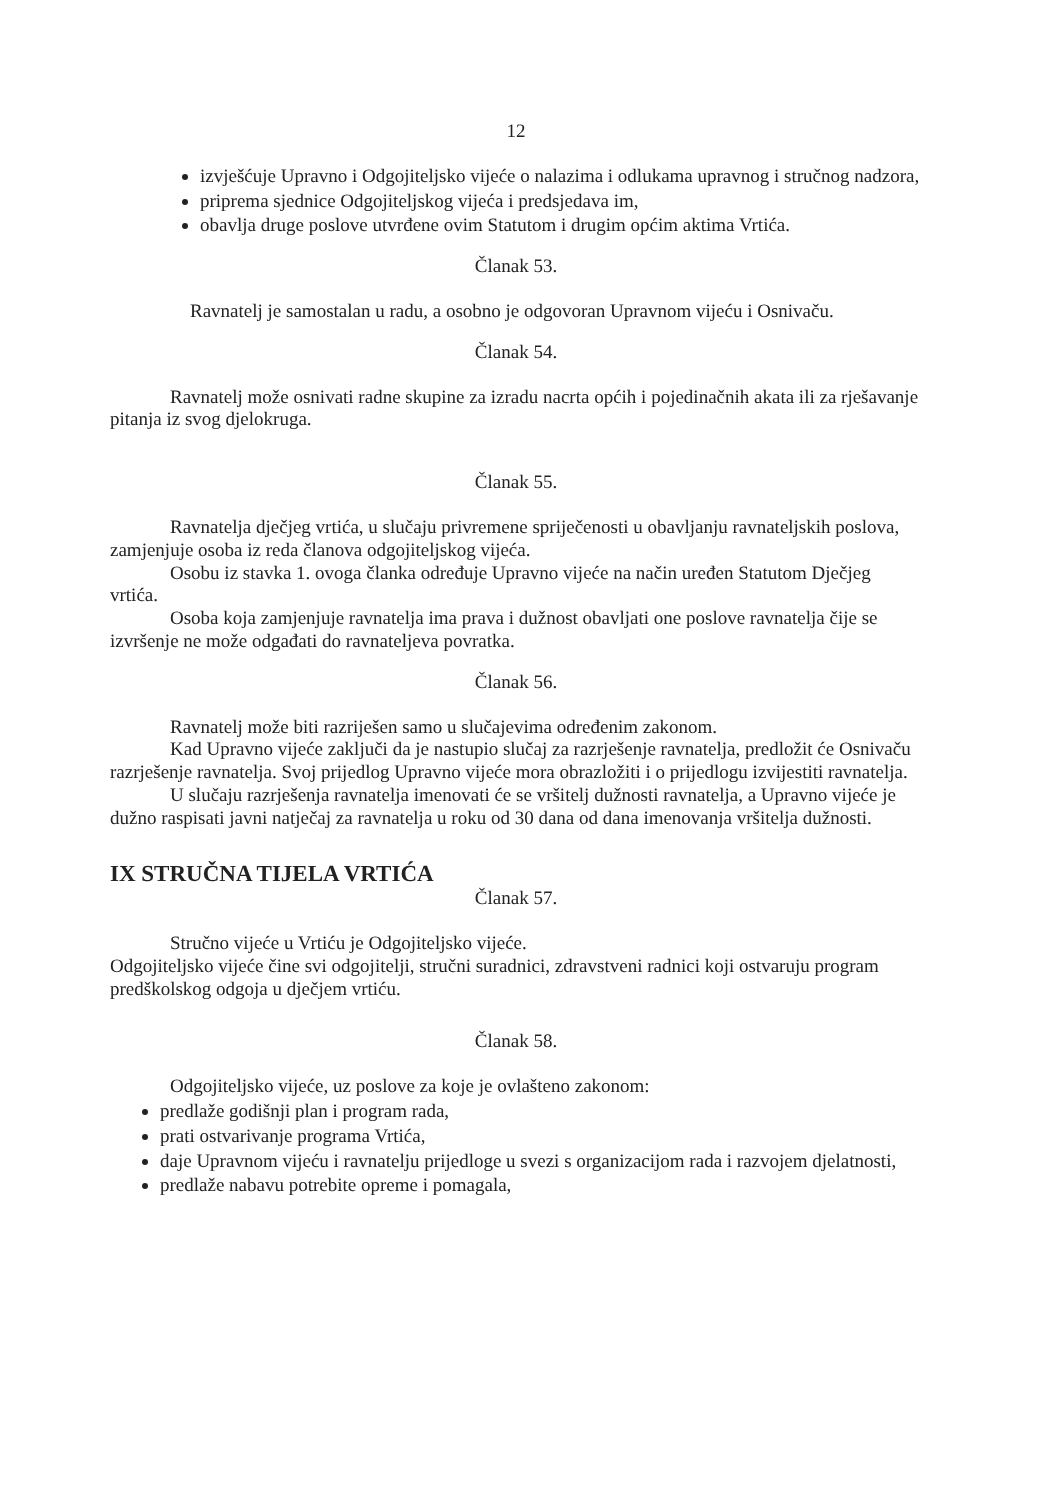12
izvješćuje Upravno i Odgojiteljsko vijeće o nalazima i odlukama upravnog i stručnog nadzora,
priprema sjednice Odgojiteljskog vijeća i predsjedava im,
obavlja druge poslove utvrđene ovim Statutom i drugim općim aktima Vrtića.
Članak 53.
Ravnatelj je samostalan u radu, a osobno je odgovoran Upravnom vijeću i Osnivaču.
Članak 54.
Ravnatelj može osnivati radne skupine za izradu nacrta općih i pojedinačnih akata ili za rješavanje pitanja iz svog djelokruga.
Članak 55.
Ravnatelja dječjeg vrtića, u slučaju privremene spriječenosti u obavljanju ravnateljskih poslova, zamjenjuje osoba iz reda članova odgojiteljskog vijeća.
Osobu iz stavka 1. ovoga članka određuje Upravno vijeće na način uređen Statutom Dječjeg vrtića.
Osoba koja zamjenjuje ravnatelja ima prava i dužnost obavljati one poslove ravnatelja čije se izvršenje ne može odgađati do ravnateljeva povratka.
Članak 56.
Ravnatelj može biti razriješen samo u slučajevima određenim zakonom.
Kad Upravno vijeće zaključi da je nastupio slučaj za razrješenje ravnatelja, predložit će Osnivaču razrješenje ravnatelja. Svoj prijedlog Upravno vijeće mora obrazložiti i o prijedlogu izvijestiti ravnatelja.
U slučaju razrješenja ravnatelja imenovati će se vršitelj dužnosti ravnatelja, a Upravno vijeće je dužno raspisati javni natječaj za ravnatelja u roku od 30 dana od dana imenovanja vršitelja dužnosti.
IX STRUČNA TIJELA VRTIĆA
Članak 57.
Stručno vijeće u Vrtiću je Odgojiteljsko vijeće.
Odgojiteljsko vijeće čine svi odgojitelji, stručni suradnici, zdravstveni radnici koji ostvaruju program predškolskog odgoja u dječjem vrtiću.
Članak 58.
Odgojiteljsko vijeće, uz poslove za koje je ovlašteno zakonom:
predlaže godišnji plan i program rada,
prati ostvarivanje programa Vrtića,
daje Upravnom vijeću i ravnatelju prijedloge u svezi s organizacijom rada i razvojem djelatnosti,
predlaže nabavu potrebite opreme i pomagala,